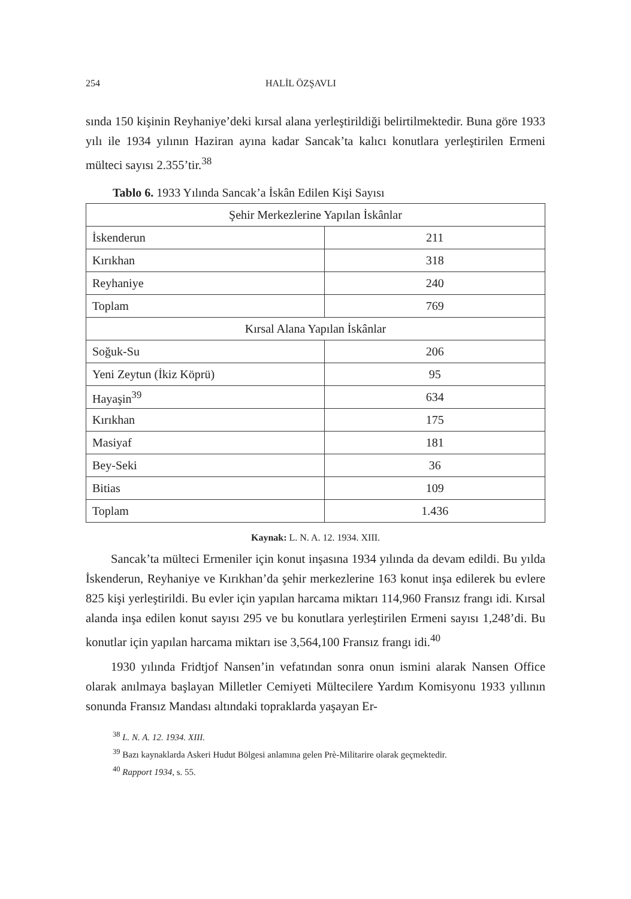254 HALİL ÖZŞAVLI
sında 150 kişinin Reyhaniye’deki kırsal alana yerleştirildiği belirtilmektedir. Buna göre 1933 yılı ile 1934 yılının Haziran ayına kadar Sancak’ta kalıcı konutlara yerleştirilen Ermeni mülteci sayısı 2.355’tir.<sup>38</sup>
Tablo 6. 1933 Yılında Sancak’a İskân Edilen Kişi Sayısı
| Şehir Merkezlerine Yapılan İskânlar | |
| İskenderun | 211 |
| Kırıkhan | 318 |
| Reyhaniye | 240 |
| Toplam | 769 |
| Kırsal Alana Yapılan İskânlar | |
| Soğuk-Su | 206 |
| Yeni Zeytun (İkiz Köprü) | 95 |
| Hayaşin<sup>39</sup> | 634 |
| Kırıkhan | 175 |
| Masiyaf | 181 |
| Bey-Seki | 36 |
| Bitias | 109 |
| Toplam | 1.436 |
Kaynak: L. N. A. 12. 1934. XIII.
Sancak’ta mülteci Ermeniler için konut inşasına 1934 yılında da devam edildi. Bu yılda İskenderun, Reyhaniye ve Kırıkhan’da şehir merkezlerine 163 konut inşa edilerek bu evlere 825 kişi yerleştirildi. Bu evler için yapılan harcama miktarı 114,960 Fransız frangı idi. Kırsal alanda inşa edilen konut sayısı 295 ve bu konutlara yerleştirilen Ermeni sayısı 1,248’di. Bu konutlar için yapılan harcama miktarı ise 3,564,100 Fransız frangı idi.<sup>40</sup>
1930 yılında Fridtjof Nansen’in vefatından sonra onun ismini alarak Nansen Office olarak anılmaya başlayan Milletler Cemiyeti Mültecilere Yardım Komisyonu 1933 yıllının sonunda Fransız Mandası altındaki topraklarda yaşayan Er-
<sup>38</sup> L. N. A. 12. 1934. XIII.
<sup>39</sup> Bazı kaynaklarda Askeri Hudut Bölgesi anlamına gelen Prè-Militarire olarak geçmektedir.
<sup>40</sup> Rapport 1934, s. 55.